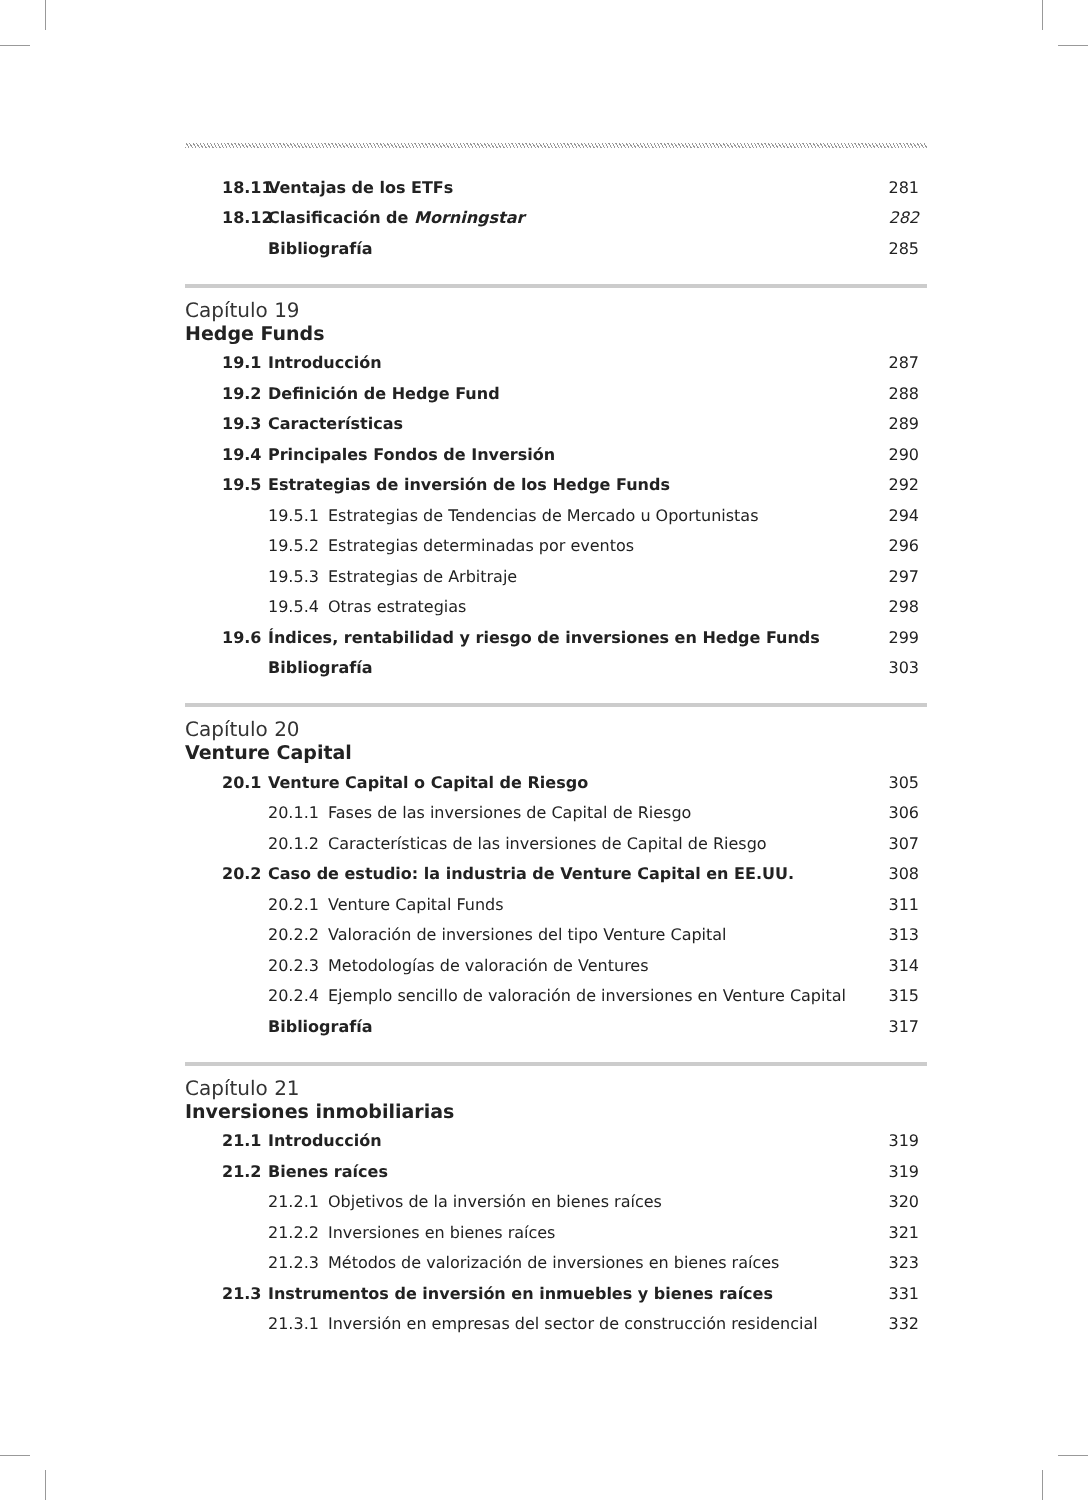18.11 Ventajas de los ETFs 281
18.12 Clasificación de Morningstar 282
Bibliografía 285
Capítulo 19
Hedge Funds
19.1 Introducción 287
19.2 Definición de Hedge Fund 288
19.3 Características 289
19.4 Principales Fondos de Inversión 290
19.5 Estrategias de inversión de los Hedge Funds 292
19.5.1 Estrategias de Tendencias de Mercado u Oportunistas 294
19.5.2 Estrategias determinadas por eventos 296
19.5.3 Estrategias de Arbitraje 297
19.5.4 Otras estrategias 298
19.6 Índices, rentabilidad y riesgo de inversiones en Hedge Funds 299
Bibliografía 303
Capítulo 20
Venture Capital
20.1 Venture Capital o Capital de Riesgo 305
20.1.1 Fases de las inversiones de Capital de Riesgo 306
20.1.2 Características de las inversiones de Capital de Riesgo 307
20.2 Caso de estudio: la industria de Venture Capital en EE.UU. 308
20.2.1 Venture Capital Funds 311
20.2.2 Valoración de inversiones del tipo Venture Capital 313
20.2.3 Metodologías de valoración de Ventures 314
20.2.4 Ejemplo sencillo de valoración de inversiones en Venture Capital 315
Bibliografía 317
Capítulo 21
Inversiones inmobiliarias
21.1 Introducción 319
21.2 Bienes raíces 319
21.2.1 Objetivos de la inversión en bienes raíces 320
21.2.2 Inversiones en bienes raíces 321
21.2.3 Métodos de valorización de inversiones en bienes raíces 323
21.3 Instrumentos de inversión en inmuebles y bienes raíces 331
21.3.1 Inversión en empresas del sector de construcción residencial 332